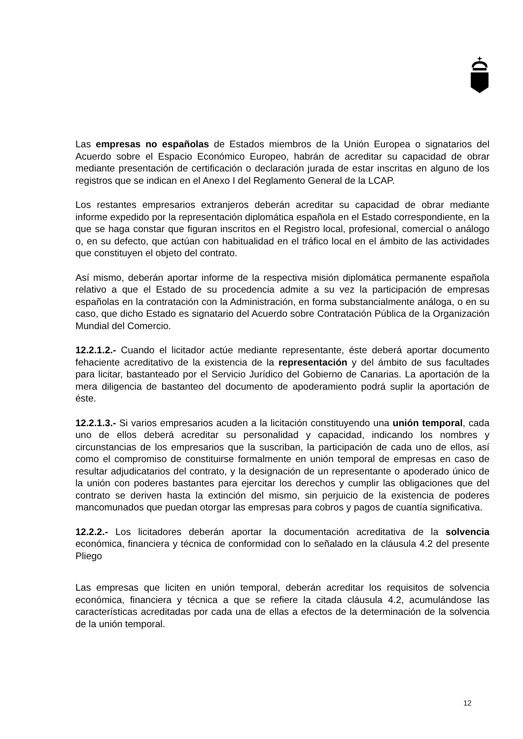Las empresas no españolas de Estados miembros de la Unión Europea o signatarios del Acuerdo sobre el Espacio Económico Europeo, habrán de acreditar su capacidad de obrar mediante presentación de certificación o declaración jurada de estar inscritas en alguno de los registros que se indican en el Anexo I del Reglamento General de la LCAP.
Los restantes empresarios extranjeros deberán acreditar su capacidad de obrar mediante informe expedido por la representación diplomática española en el Estado correspondiente, en la que se haga constar que figuran inscritos en el Registro local, profesional, comercial o análogo o, en su defecto, que actúan con habitualidad en el tráfico local en el ámbito de las actividades que constituyen el objeto del contrato.
Así mismo, deberán aportar informe de la respectiva misión diplomática permanente española relativo a que el Estado de su procedencia admite a su vez la participación de empresas españolas en la contratación con la Administración, en forma substancialmente análoga, o en su caso, que dicho Estado es signatario del Acuerdo sobre Contratación Pública de la Organización Mundial del Comercio.
12.2.1.2.- Cuando el licitador actúe mediante representante, éste deberá aportar documento fehaciente acreditativo de la existencia de la representación y del ámbito de sus facultades para licitar, bastanteado por el Servicio Jurídico del Gobierno de Canarias. La aportación de la mera diligencia de bastanteo del documento de apoderamiento podrá suplir la aportación de éste.
12.2.1.3.- Si varios empresarios acuden a la licitación constituyendo una unión temporal, cada uno de ellos deberá acreditar su personalidad y capacidad, indicando los nombres y circunstancias de los empresarios que la suscriban, la participación de cada uno de ellos, así como el compromiso de constituirse formalmente en unión temporal de empresas en caso de resultar adjudicatarios del contrato, y la designación de un representante o apoderado único de la unión con poderes bastantes para ejercitar los derechos y cumplir las obligaciones que del contrato se deriven hasta la extinción del mismo, sin perjuicio de la existencia de poderes mancomunados que puedan otorgar las empresas para cobros y pagos de cuantía significativa.
12.2.2.- Los licitadores deberán aportar la documentación acreditativa de la solvencia económica, financiera y técnica de conformidad con lo señalado en la cláusula 4.2 del presente Pliego
Las empresas que liciten en unión temporal, deberán acreditar los requisitos de solvencia económica, financiera y técnica a que se refiere la citada cláusula 4.2, acumulándose las características acreditadas por cada una de ellas a efectos de la determinación de la solvencia de la unión temporal.
12